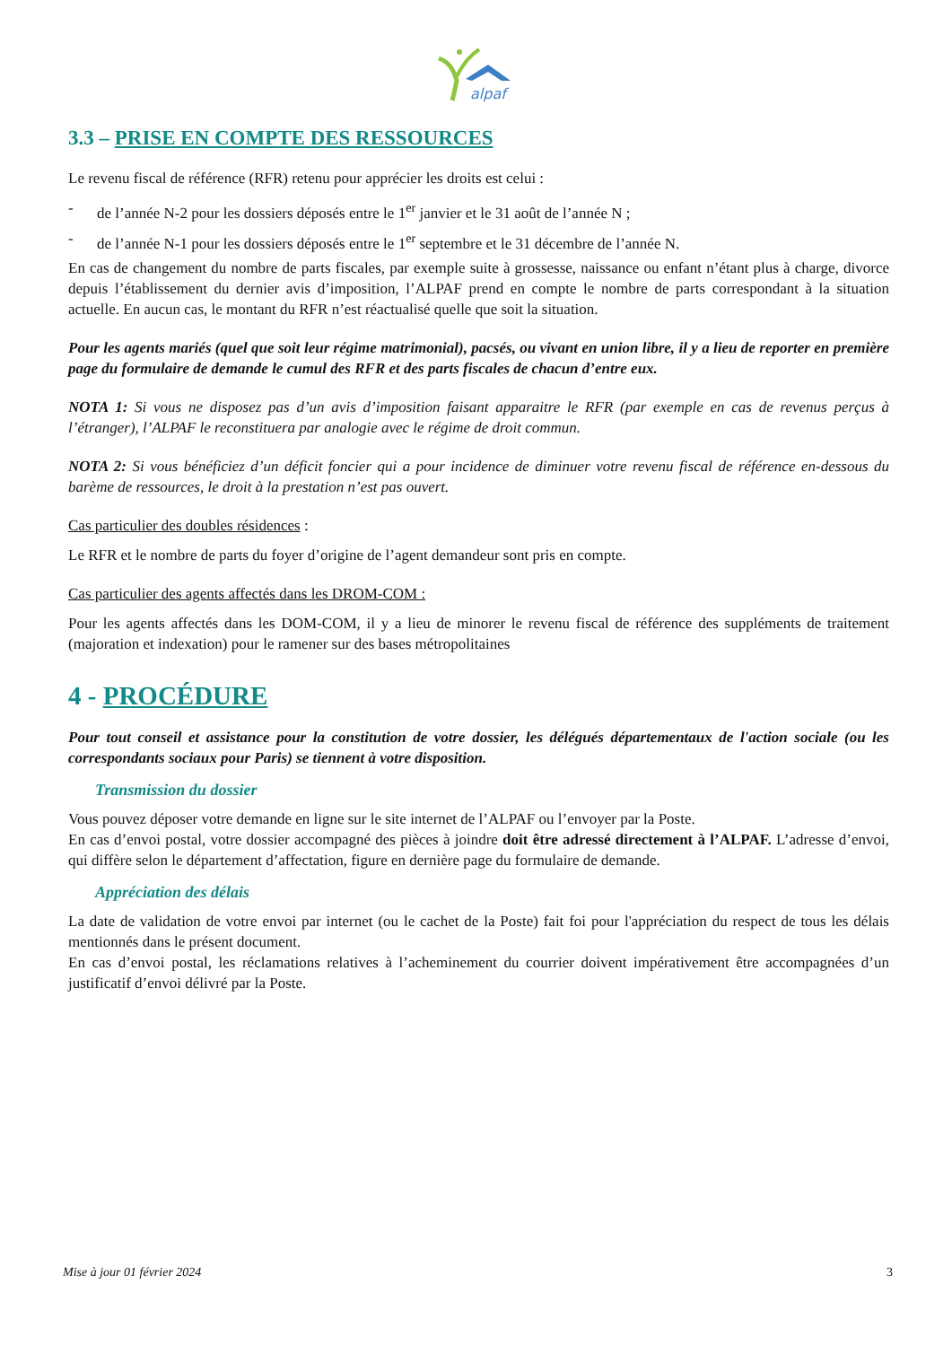alpaf
3.3 – PRISE EN COMPTE DES RESSOURCES
Le revenu fiscal de référence (RFR) retenu pour apprécier les droits est celui :
- de l’année N-2 pour les dossiers déposés entre le 1<sup>er</sup> janvier et le 31 août de l’année N ;
- de l’année N-1 pour les dossiers déposés entre le 1<sup>er</sup> septembre et le 31 décembre de l’année N.
En cas de changement du nombre de parts fiscales, par exemple suite à grossesse, naissance ou enfant n’étant plus à charge, divorce depuis l’établissement du dernier avis d’imposition, l’ALPAF prend en compte le nombre de parts correspondant à la situation actuelle. En aucun cas, le montant du RFR n’est réactualisé quelle que soit la situation.
Pour les agents mariés (quel que soit leur régime matrimonial), pacsés, ou vivant en union libre, il y a lieu de reporter en première page du formulaire de demande le cumul des RFR et des parts fiscales de chacun d’entre eux.
NOTA 1: Si vous ne disposez pas d’un avis d’imposition faisant apparaitre le RFR (par exemple en cas de revenus perçus à l’étranger), l’ALPAF le reconstituera par analogie avec le régime de droit commun.
NOTA 2: Si vous bénéficiez d’un déficit foncier qui a pour incidence de diminuer votre revenu fiscal de référence en-dessous du barème de ressources, le droit à la prestation n’est pas ouvert.
Cas particulier des doubles résidences :
Le RFR et le nombre de parts du foyer d’origine de l’agent demandeur sont pris en compte.
Cas particulier des agents affectés dans les DROM-COM :
Pour les agents affectés dans les DOM-COM, il y a lieu de minorer le revenu fiscal de référence des suppléments de traitement (majoration et indexation) pour le ramener sur des bases métropolitaines
4 - PROCÉDURE
Pour tout conseil et assistance pour la constitution de votre dossier, les délégués départementaux de l'action sociale (ou les correspondants sociaux pour Paris) se tiennent à votre disposition.
Transmission du dossier
Vous pouvez déposer votre demande en ligne sur le site internet de l’ALPAF ou l’envoyer par la Poste.
En cas d’envoi postal, votre dossier accompagné des pièces à joindre doit être adressé directement à l’ALPAF. L’adresse d’envoi, qui diffère selon le département d’affectation, figure en dernière page du formulaire de demande.
Appréciation des délais
La date de validation de votre envoi par internet (ou le cachet de la Poste) fait foi pour l'appréciation du respect de tous les délais mentionnés dans le présent document.
En cas d’envoi postal, les réclamations relatives à l’acheminement du courrier doivent impérativement être accompagnées d’un justificatif d’envoi délivré par la Poste.
Mise à jour 01 février 2024 3